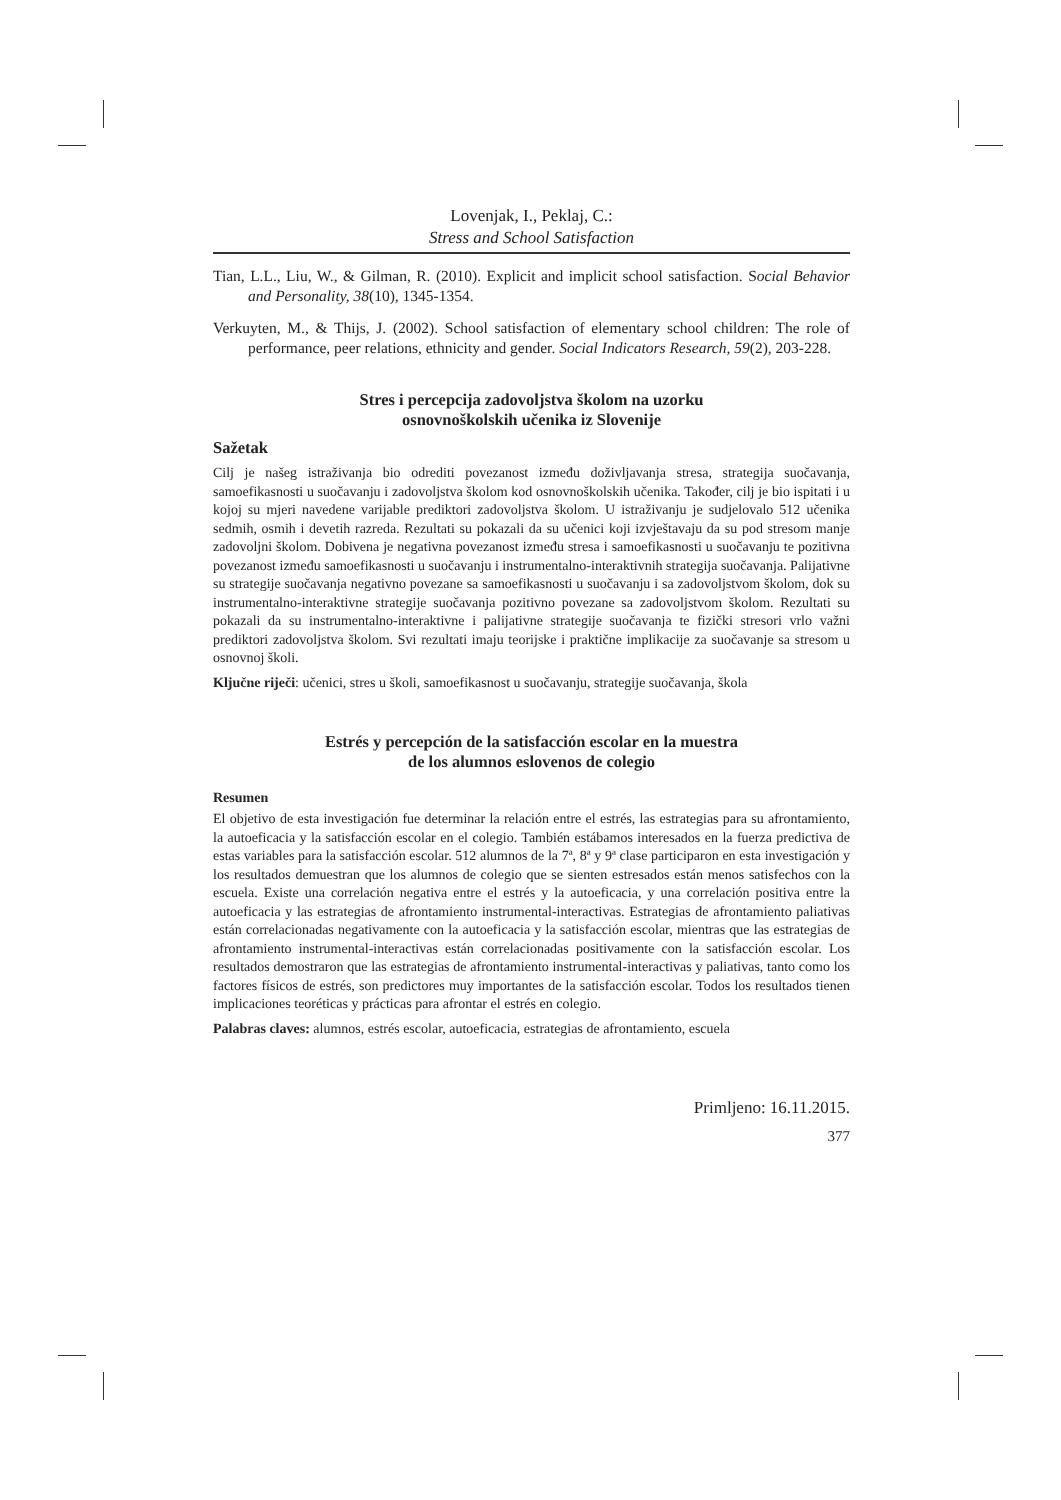Lovenjak, I., Peklaj, C.:
Stress and School Satisfaction
Tian, L.L., Liu, W., & Gilman, R. (2010). Explicit and implicit school satisfaction. Social Behavior and Personality, 38(10), 1345-1354.
Verkuyten, M., & Thijs, J. (2002). School satisfaction of elementary school children: The role of performance, peer relations, ethnicity and gender. Social Indicators Research, 59(2), 203-228.
Stres i percepcija zadovoljstva školom na uzorku
osnovnoškolskih učenika iz Slovenije
Sažetak
Cilj je našeg istraživanja bio odrediti povezanost između doživljavanja stresa, strategija suočavanja, samoefikasnosti u suočavanju i zadovoljstva školom kod osnovnoškolskih učenika. Također, cilj je bio ispitati i u kojoj su mjeri navedene varijable prediktori zadovoljstva školom. U istraživanju je sudjelovalo 512 učenika sedmih, osmih i devetih razreda. Rezultati su pokazali da su učenici koji izvještavaju da su pod stresom manje zadovoljni školom. Dobivena je negativna povezanost između stresa i samoefikasnosti u suočavanju te pozitivna povezanost između samoefikasnosti u suočavanju i instrumentalno-interaktivnih strategija suočavanja. Palijativne su strategije suočavanja negativno povezane sa samoefikasnosti u suočavanju i sa zadovoljstvom školom, dok su instrumentalno-interaktivne strategije suočavanja pozitivno povezane sa zadovoljstvom školom. Rezultati su pokazali da su instrumentalno-interaktivne i palijativne strategije suočavanja te fizički stresori vrlo važni prediktori zadovoljstva školom. Svi rezultati imaju teorijske i praktične implikacije za suočavanje sa stresom u osnovnoj školi.
Ključne riječi: učenici, stres u školi, samoefikasnost u suočavanju, strategije suočavanja, škola
Estrés y percepción de la satisfacción escolar en la muestra
de los alumnos eslovenos de colegio
Resumen
El objetivo de esta investigación fue determinar la relación entre el estrés, las estrategias para su afrontamiento, la autoeficacia y la satisfacción escolar en el colegio. También estábamos interesados en la fuerza predictiva de estas variables para la satisfacción escolar. 512 alumnos de la 7ª, 8ª y 9ª clase participaron en esta investigación y los resultados demuestran que los alumnos de colegio que se sienten estresados están menos satisfechos con la escuela. Existe una correlación negativa entre el estrés y la autoeficacia, y una correlación positiva entre la autoeficacia y las estrategias de afrontamiento instrumental-interactivas. Estrategias de afrontamiento paliativas están correlacionadas negativamente con la autoeficacia y la satisfacción escolar, mientras que las estrategias de afrontamiento instrumental-interactivas están correlacionadas positivamente con la satisfacción escolar. Los resultados demostraron que las estrategias de afrontamiento instrumental-interactivas y paliativas, tanto como los factores físicos de estrés, son predictores muy importantes de la satisfacción escolar. Todos los resultados tienen implicaciones teoréticas y prácticas para afrontar el estrés en colegio.
Palabras claves: alumnos, estrés escolar, autoeficacia, estrategias de afrontamiento, escuela
Primljeno: 16.11.2015.
377